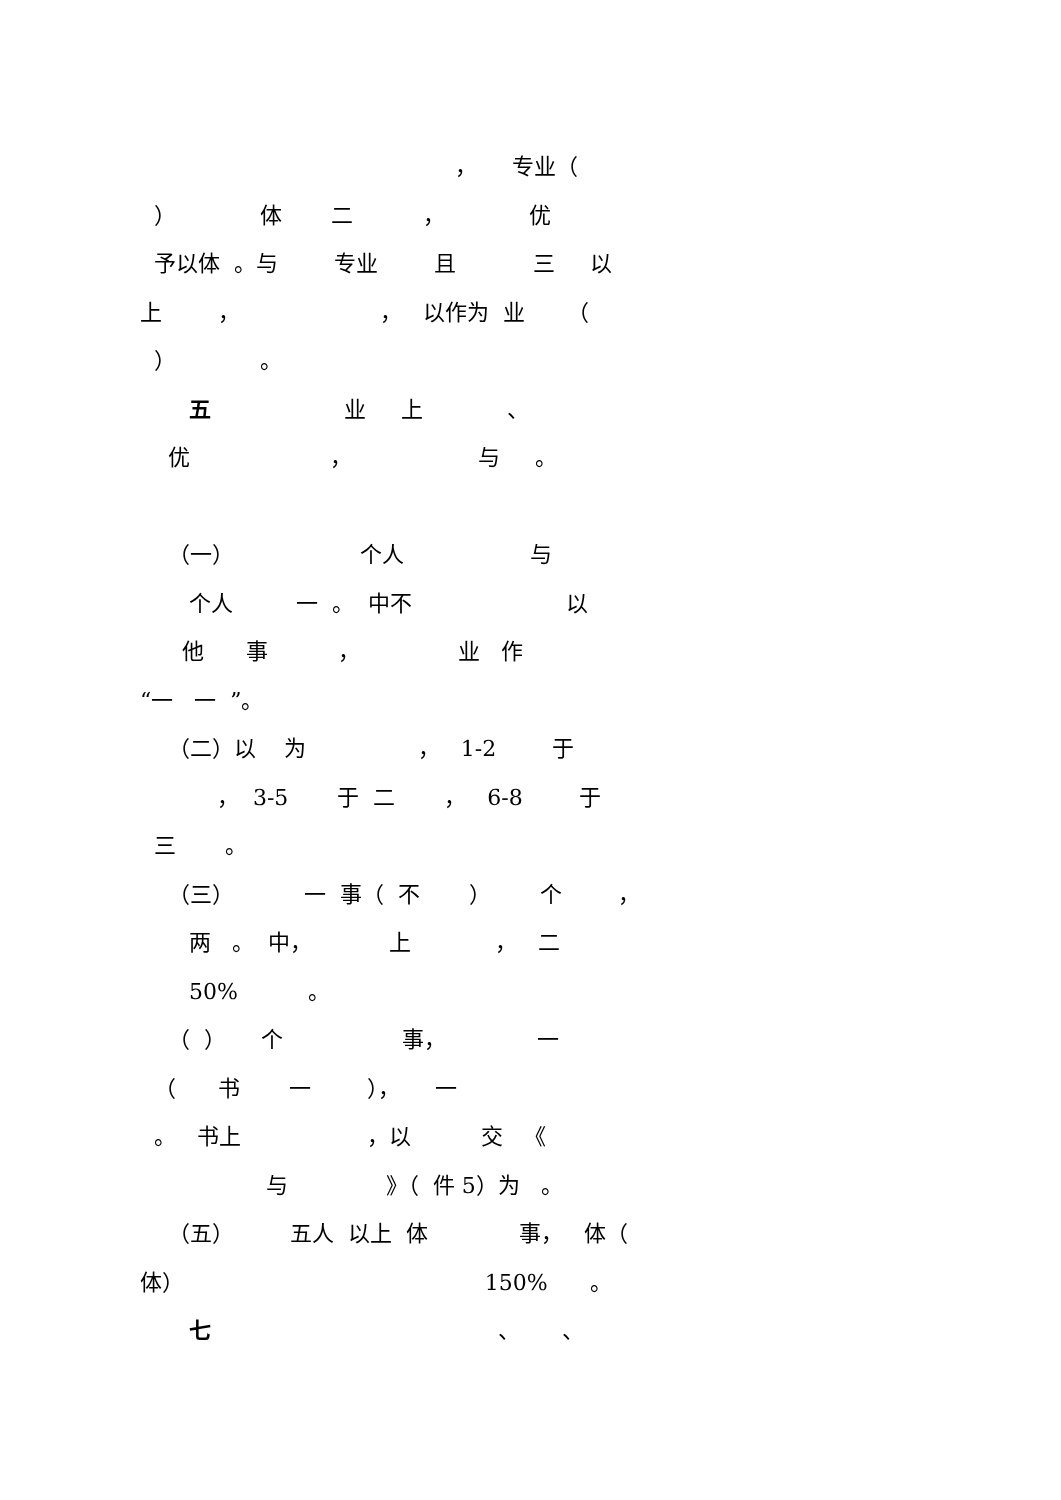， 专业（
） 体 二 ， 优
予以体 。与 专业 且 三 以
上 ， ， 以作为 业 （
） 。
五 业 上 、
优 ， 与 。
（一） 个人 与
个人 一 。 中不 以
他 事 ， 业 作
“一 一 ”。
（二）以 为 ， 1-2 于
， 3-5 于 二 ， 6-8 于
三 。
（三） 一 事（ 不 ） 个 ，
两 。 中， 上 ， 二
50% 。
（ ） 个 事， 一
（ 书 一 ）， 一
。 书上 ，以 交 《
与 》（ 件 5）为 。
（五） 五人 以上 体 事， 体（
体） 150% 。
七 、 、